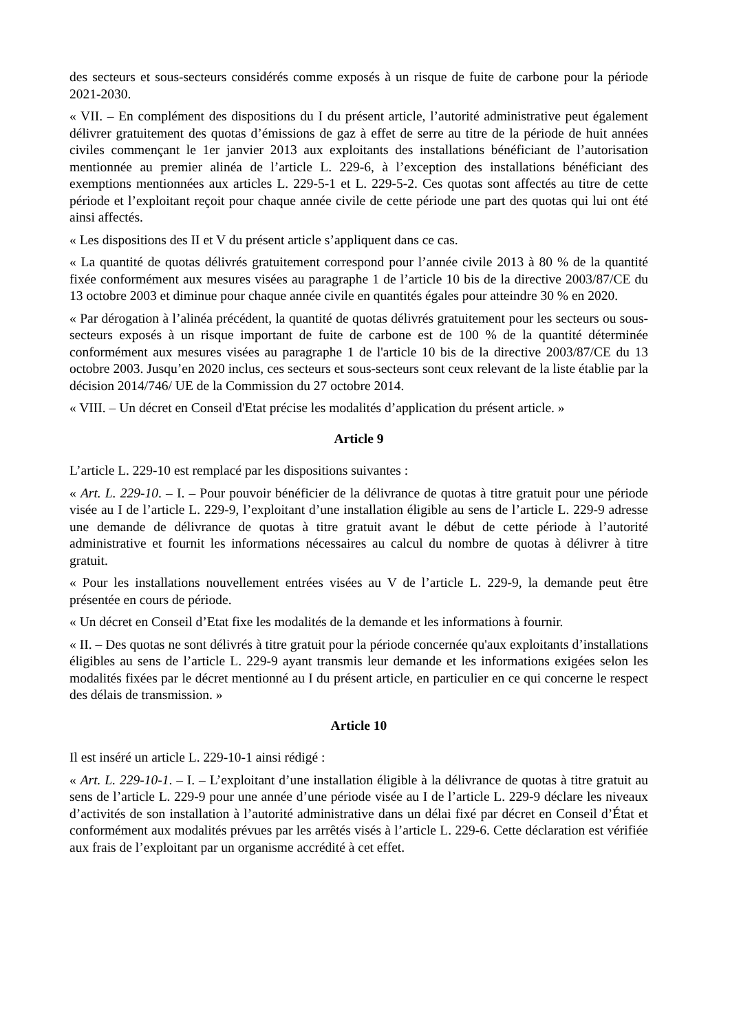des secteurs et sous-secteurs considérés comme exposés à un risque de fuite de carbone pour la période 2021-2030.
« VII. – En complément des dispositions du I du présent article, l’autorité administrative peut également délivrer gratuitement des quotas d’émissions de gaz à effet de serre au titre de la période de huit années civiles commençant le 1er janvier 2013 aux exploitants des installations bénéficiant de l’autorisation mentionnée au premier alinéa de l’article L. 229-6, à l’exception des installations bénéficiant des exemptions mentionnées aux articles L. 229-5-1 et L. 229-5-2. Ces quotas sont affectés au titre de cette période et l’exploitant reçoit pour chaque année civile de cette période une part des quotas qui lui ont été ainsi affectés.
« Les dispositions des II et V du présent article s’appliquent dans ce cas.
« La quantité de quotas délivrés gratuitement correspond pour l’année civile 2013 à 80 % de la quantité fixée conformément aux mesures visées au paragraphe 1 de l’article 10 bis de la directive 2003/87/CE du 13 octobre 2003 et diminue pour chaque année civile en quantités égales pour atteindre 30 % en 2020.
« Par dérogation à l’alinéa précédent, la quantité de quotas délivrés gratuitement pour les secteurs ou sous-secteurs exposés à un risque important de fuite de carbone est de 100 % de la quantité déterminée conformément aux mesures visées au paragraphe 1 de l'article 10 bis de la directive 2003/87/CE du 13 octobre 2003. Jusqu’en 2020 inclus, ces secteurs et sous-secteurs sont ceux relevant de la liste établie par la décision 2014/746/ UE de la Commission du 27 octobre 2014.
« VIII. – Un décret en Conseil d'Etat précise les modalités d’application du présent article. »
Article 9
L’article L. 229-10 est remplacé par les dispositions suivantes :
« Art. L. 229-10. – I. – Pour pouvoir bénéficier de la délivrance de quotas à titre gratuit pour une période visée au I de l’article L. 229-9, l’exploitant d’une installation éligible au sens de l’article L. 229-9 adresse une demande de délivrance de quotas à titre gratuit avant le début de cette période à l’autorité administrative et fournit les informations nécessaires au calcul du nombre de quotas à délivrer à titre gratuit.
« Pour les installations nouvellement entrées visées au V de l’article L. 229-9, la demande peut être présentée en cours de période.
« Un décret en Conseil d’Etat fixe les modalités de la demande et les informations à fournir.
« II. – Des quotas ne sont délivrés à titre gratuit pour la période concernée qu'aux exploitants d’installations éligibles au sens de l’article L. 229-9 ayant transmis leur demande et les informations exigées selon les modalités fixées par le décret mentionné au I du présent article, en particulier en ce qui concerne le respect des délais de transmission. »
Article 10
Il est inséré un article L. 229-10-1 ainsi rédigé :
« Art. L. 229-10-1. – I. – L’exploitant d’une installation éligible à la délivrance de quotas à titre gratuit au sens de l’article L. 229-9 pour une année d’une période visée au I de l’article L. 229-9 déclare les niveaux d’activités de son installation à l’autorité administrative dans un délai fixé par décret en Conseil d’État et conformément aux modalités prévues par les arrêtés visés à l’article L. 229-6. Cette déclaration est vérifiée aux frais de l’exploitant par un organisme accrédité à cet effet.